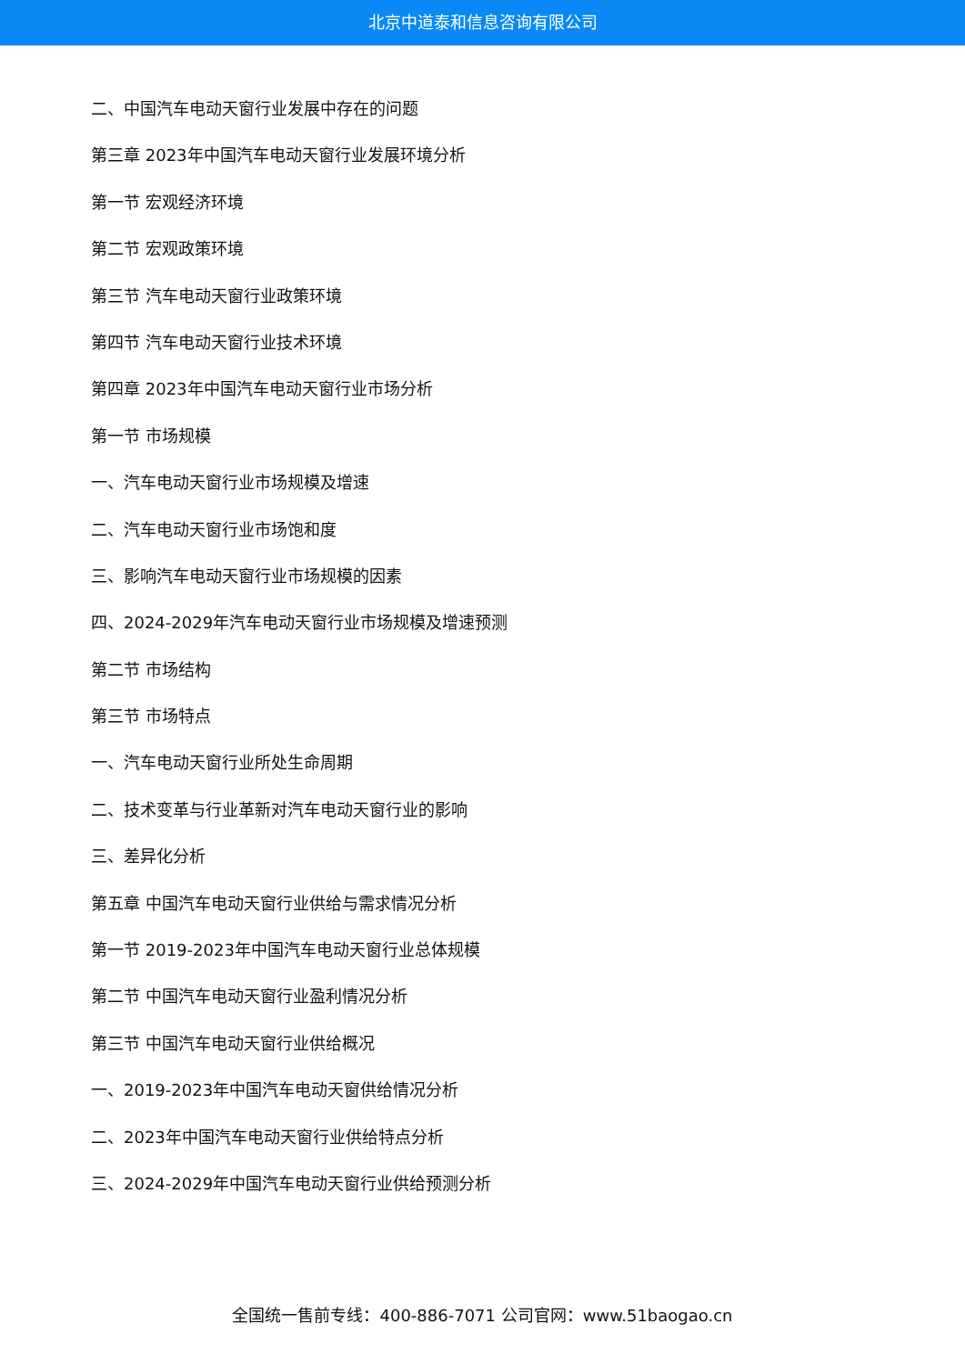北京中道泰和信息咨询有限公司
二、中国汽车电动天窗行业发展中存在的问题
第三章 2023年中国汽车电动天窗行业发展环境分析
第一节 宏观经济环境
第二节 宏观政策环境
第三节 汽车电动天窗行业政策环境
第四节 汽车电动天窗行业技术环境
第四章 2023年中国汽车电动天窗行业市场分析
第一节 市场规模
一、汽车电动天窗行业市场规模及增速
二、汽车电动天窗行业市场饱和度
三、影响汽车电动天窗行业市场规模的因素
四、2024-2029年汽车电动天窗行业市场规模及增速预测
第二节 市场结构
第三节 市场特点
一、汽车电动天窗行业所处生命周期
二、技术变革与行业革新对汽车电动天窗行业的影响
三、差异化分析
第五章 中国汽车电动天窗行业供给与需求情况分析
第一节 2019-2023年中国汽车电动天窗行业总体规模
第二节 中国汽车电动天窗行业盈利情况分析
第三节 中国汽车电动天窗行业供给概况
一、2019-2023年中国汽车电动天窗供给情况分析
二、2023年中国汽车电动天窗行业供给特点分析
三、2024-2029年中国汽车电动天窗行业供给预测分析
全国统一售前专线：400-886-7071 公司官网：www.51baogao.cn